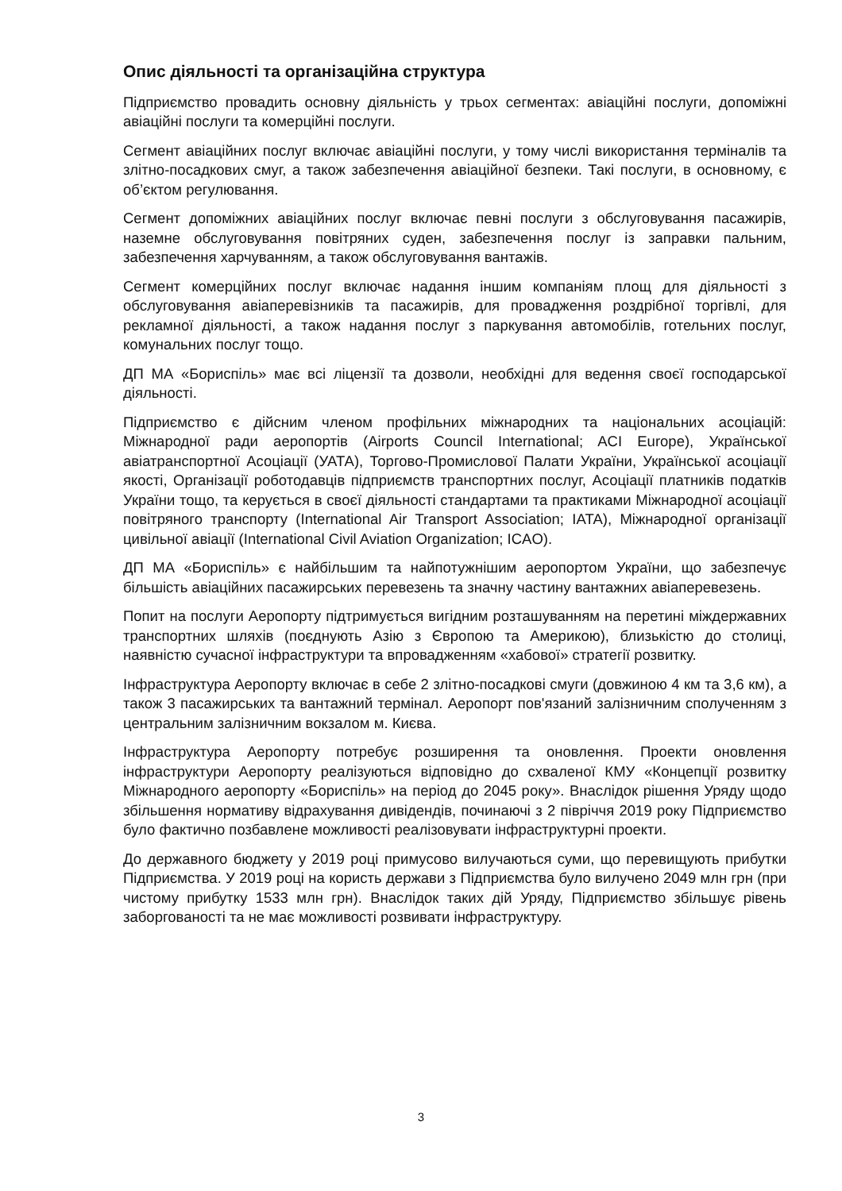Опис діяльності та організаційна структура
Підприємство провадить основну діяльність у трьох сегментах: авіаційні послуги, допоміжні авіаційні послуги та комерційні послуги.
Сегмент авіаційних послуг включає авіаційні послуги, у тому числі використання терміналів та злітно-посадкових смуг, а також забезпечення авіаційної безпеки. Такі послуги, в основному, є об’єктом регулювання.
Сегмент допоміжних авіаційних послуг включає певні послуги з обслуговування пасажирів, наземне обслуговування повітряних суден, забезпечення послуг із заправки пальним, забезпечення харчуванням, а також обслуговування вантажів.
Сегмент комерційних послуг включає надання іншим компаніям площ для діяльності з обслуговування авіаперевізників та пасажирів, для провадження роздрібної торгівлі, для рекламної діяльності, а також надання послуг з паркування автомобілів, готельних послуг, комунальних послуг тощо.
ДП МА «Бориспіль» має всі ліцензії та дозволи, необхідні для ведення своєї господарської діяльності.
Підприємство є дійсним членом профільних міжнародних та національних асоціацій: Міжнародної ради аеропортів (Airports Council International; ACI Europe), Української авіатранспортної Асоціації (УАТА), Торгово-Промислової Палати України, Української асоціації якості, Організації роботодавців підприємств транспортних послуг, Асоціації платників податків України тощо, та керується в своєї діяльності стандартами та практиками Міжнародної асоціації повітряного транспорту (International Air Transport Association; IATA), Міжнародної організації цивільної авіації (International Civil Aviation Organization; ICAO).
ДП МА «Бориспіль» є найбільшим та найпотужнішим аеропортом України, що забезпечує більшість авіаційних пасажирських перевезень та значну частину вантажних авіаперевезень.
Попит на послуги Аеропорту підтримується вигідним розташуванням на перетині міждержавних транспортних шляхів (поєднують Азію з Європою та Америкою), близькістю до столиці, наявністю сучасної інфраструктури та впровадженням «хабової» стратегії розвитку.
Інфраструктура Аеропорту включає в себе 2 злітно-посадкові смуги (довжиною 4 км та 3,6 км), а також 3 пасажирських та вантажний термінал. Аеропорт пов'язаний залізничним сполученням з центральним залізничним вокзалом м. Києва.
Інфраструктура Аеропорту потребує розширення та оновлення. Проекти оновлення інфраструктури Аеропорту реалізуються відповідно до схваленої КМУ «Концепції розвитку Міжнародного аеропорту «Бориспіль» на період до 2045 року». Внаслідок рішення Уряду щодо збільшення нормативу відрахування дивідендів, починаючі з 2 півріччя 2019 року Підприємство було фактично позбавлене можливості реалізовувати інфраструктурні проекти.
До державного бюджету у 2019 році примусово вилучаються суми, що перевищують прибутки Підприємства. У 2019 році на користь держави з Підприємства було вилучено 2049 млн грн (при чистому прибутку 1533 млн грн). Внаслідок таких дій Уряду, Підприємство збільшує рівень заборгованості та не має можливості розвивати інфраструктуру.
3